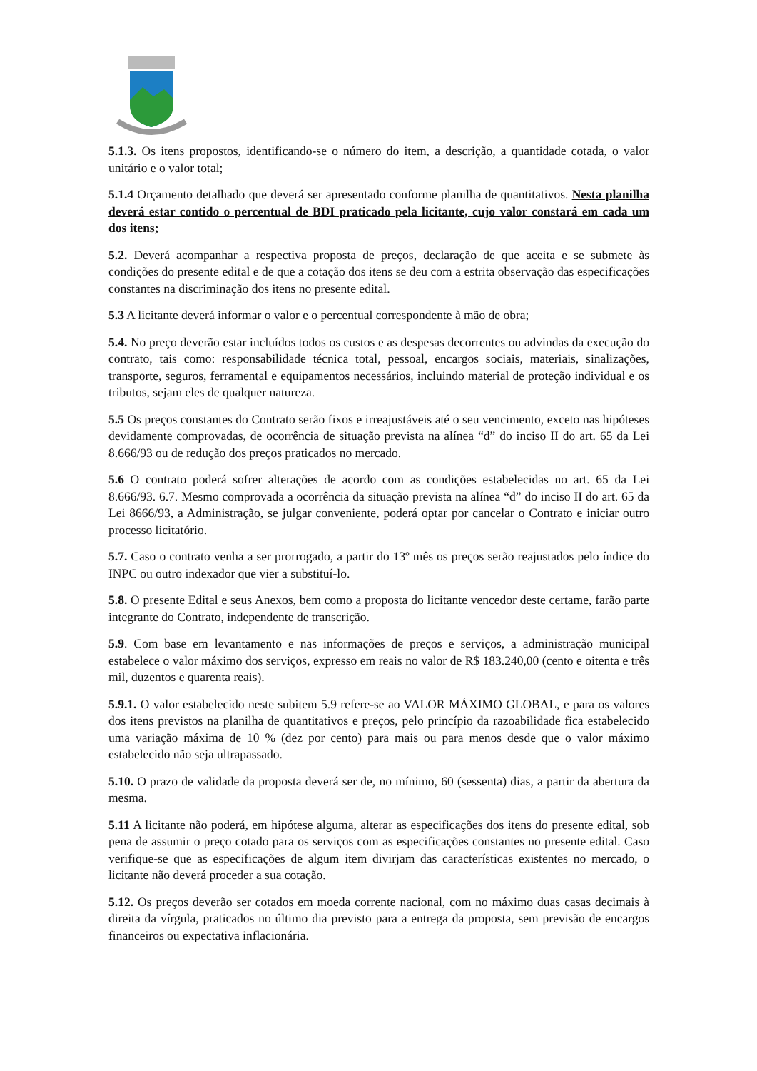5.1.3. Os itens propostos, identificando-se o número do item, a descrição, a quantidade cotada, o valor unitário e o valor total;
5.1.4 Orçamento detalhado que deverá ser apresentado conforme planilha de quantitativos. Nesta planilha deverá estar contido o percentual de BDI praticado pela licitante, cujo valor constará em cada um dos itens;
5.2. Deverá acompanhar a respectiva proposta de preços, declaração de que aceita e se submete às condições do presente edital e de que a cotação dos itens se deu com a estrita observação das especificações constantes na discriminação dos itens no presente edital.
5.3 A licitante deverá informar o valor e o percentual correspondente à mão de obra;
5.4. No preço deverão estar incluídos todos os custos e as despesas decorrentes ou advindas da execução do contrato, tais como: responsabilidade técnica total, pessoal, encargos sociais, materiais, sinalizações, transporte, seguros, ferramental e equipamentos necessários, incluindo material de proteção individual e os tributos, sejam eles de qualquer natureza.
5.5 Os preços constantes do Contrato serão fixos e irreajustáveis até o seu vencimento, exceto nas hipóteses devidamente comprovadas, de ocorrência de situação prevista na alínea “d” do inciso II do art. 65 da Lei 8.666/93 ou de redução dos preços praticados no mercado.
5.6 O contrato poderá sofrer alterações de acordo com as condições estabelecidas no art. 65 da Lei 8.666/93. 6.7. Mesmo comprovada a ocorrência da situação prevista na alínea “d” do inciso II do art. 65 da Lei 8666/93, a Administração, se julgar conveniente, poderá optar por cancelar o Contrato e iniciar outro processo licitatório.
5.7. Caso o contrato venha a ser prorrogado, a partir do 13º mês os preços serão reajustados pelo índice do INPC ou outro indexador que vier a substituí-lo.
5.8. O presente Edital e seus Anexos, bem como a proposta do licitante vencedor deste certame, farão parte integrante do Contrato, independente de transcrição.
5.9. Com base em levantamento e nas informações de preços e serviços, a administração municipal estabelece o valor máximo dos serviços, expresso em reais no valor de R$ 183.240,00 (cento e oitenta e três mil, duzentos e quarenta reais).
5.9.1. O valor estabelecido neste subitem 5.9 refere-se ao VALOR MÁXIMO GLOBAL, e para os valores dos itens previstos na planilha de quantitativos e preços, pelo princípio da razoabilidade fica estabelecido uma variação máxima de 10 % (dez por cento) para mais ou para menos desde que o valor máximo estabelecido não seja ultrapassado.
5.10. O prazo de validade da proposta deverá ser de, no mínimo, 60 (sessenta) dias, a partir da abertura da mesma.
5.11 A licitante não poderá, em hipótese alguma, alterar as especificações dos itens do presente edital, sob pena de assumir o preço cotado para os serviços com as especificações constantes no presente edital. Caso verifique-se que as especificações de algum item divirjam das características existentes no mercado, o licitante não deverá proceder a sua cotação.
5.12. Os preços deverão ser cotados em moeda corrente nacional, com no máximo duas casas decimais à direita da vírgula, praticados no último dia previsto para a entrega da proposta, sem previsão de encargos financeiros ou expectativa inflacionária.